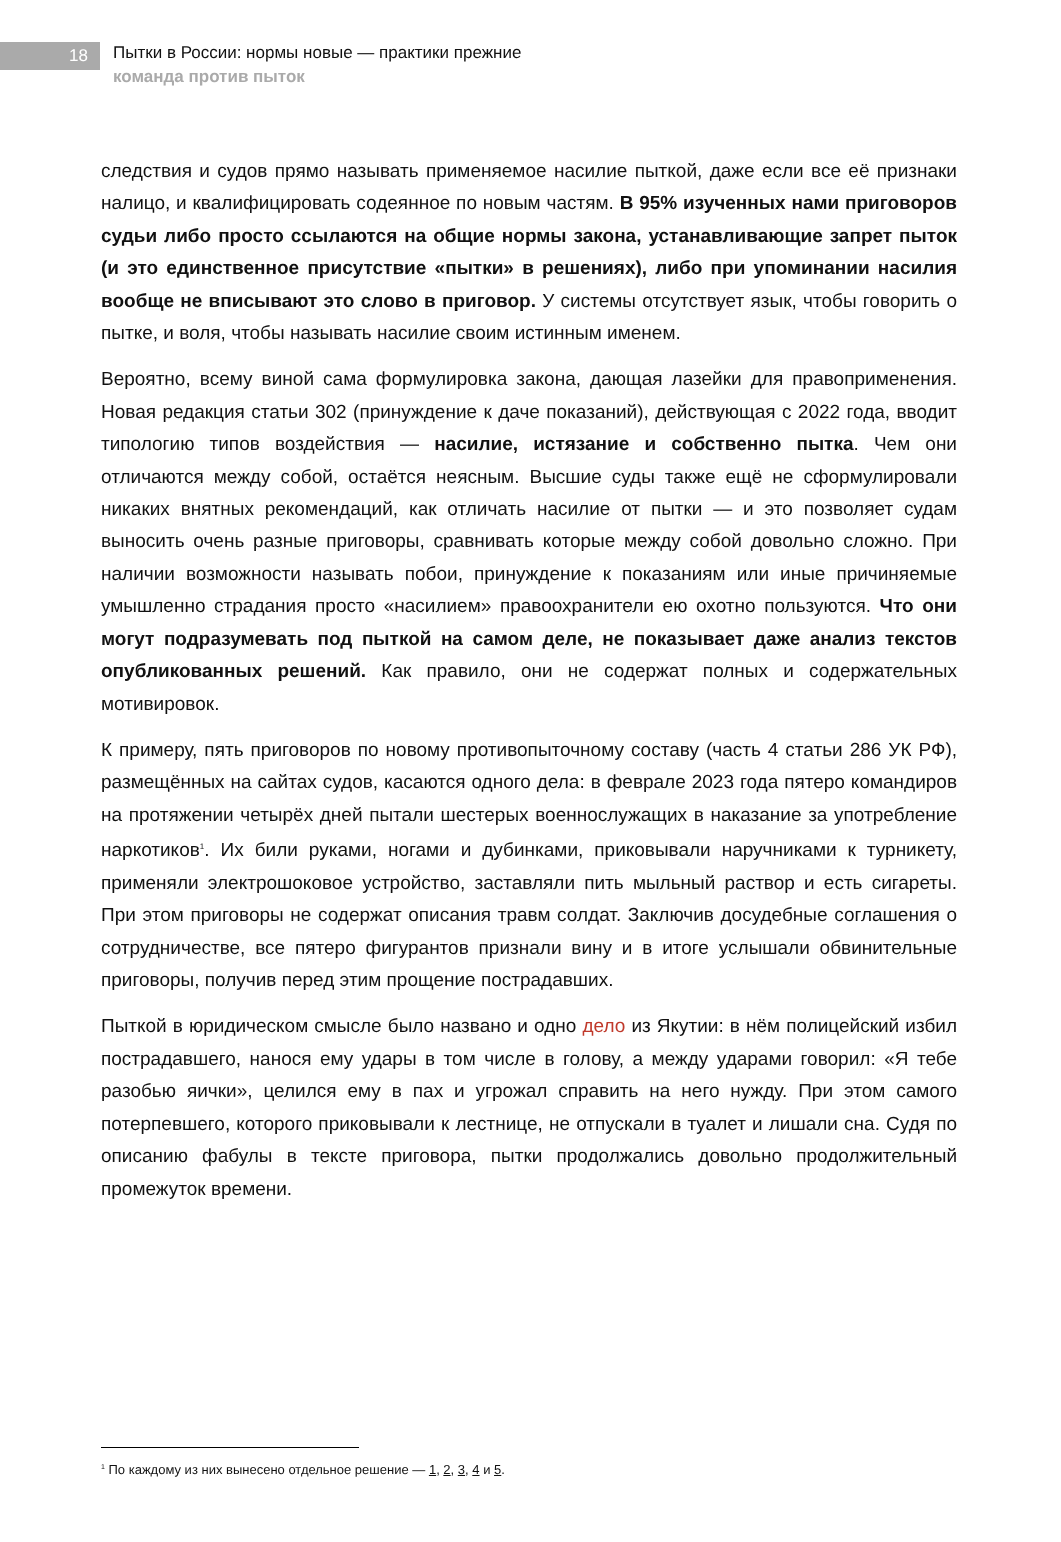18
Пытки в России: нормы новые — практики прежние
команда против пыток
следствия и судов прямо называть применяемое насилие пыткой, даже если все её признаки налицо, и квалифицировать содеянное по новым частям. В 95% изученных нами приговоров судьи либо просто ссылаются на общие нормы закона, устанавливающие запрет пыток (и это единственное присутствие «пытки» в решениях), либо при упоминании насилия вообще не вписывают это слово в приговор. У системы отсутствует язык, чтобы говорить о пытке, и воля, чтобы называть насилие своим истинным именем.
Вероятно, всему виной сама формулировка закона, дающая лазейки для правоприменения. Новая редакция статьи 302 (принуждение к даче показаний), действующая с 2022 года, вводит типологию типов воздействия — насилие, истязание и собственно пытка. Чем они отличаются между собой, остаётся неясным. Высшие суды также ещё не сформулировали никаких внятных рекомендаций, как отличать насилие от пытки — и это позволяет судам выносить очень разные приговоры, сравнивать которые между собой довольно сложно. При наличии возможности называть побои, принуждение к показаниям или иные причиняемые умышленно страдания просто «насилием» правоохранители ею охотно пользуются. Что они могут подразумевать под пыткой на самом деле, не показывает даже анализ текстов опубликованных решений. Как правило, они не содержат полных и содержательных мотивировок.
К примеру, пять приговоров по новому противопыточному составу (часть 4 статьи 286 УК РФ), размещённых на сайтах судов, касаются одного дела: в феврале 2023 года пятеро командиров на протяжении четырёх дней пытали шестерых военнослужащих в наказание за употребление наркотиков<sup>1</sup>. Их били руками, ногами и дубинками, приковывали наручниками к турникету, применяли электрошоковое устройство, заставляли пить мыльный раствор и есть сигареты. При этом приговоры не содержат описания травм солдат. Заключив досудебные соглашения о сотрудничестве, все пятеро фигурантов признали вину и в итоге услышали обвинительные приговоры, получив перед этим прощение пострадавших.
Пыткой в юридическом смысле было названо и одно дело из Якутии: в нём полицейский избил пострадавшего, нанося ему удары в том числе в голову, а между ударами говорил: «Я тебе разобью яички», целился ему в пах и угрожал справить на него нужду. При этом самого потерпевшего, которого приковывали к лестнице, не отпускали в туалет и лишали сна. Судя по описанию фабулы в тексте приговора, пытки продолжались довольно продолжительный промежуток времени.
<sup>1</sup> По каждому из них вынесено отдельное решение — 1, 2, 3, 4 и 5.